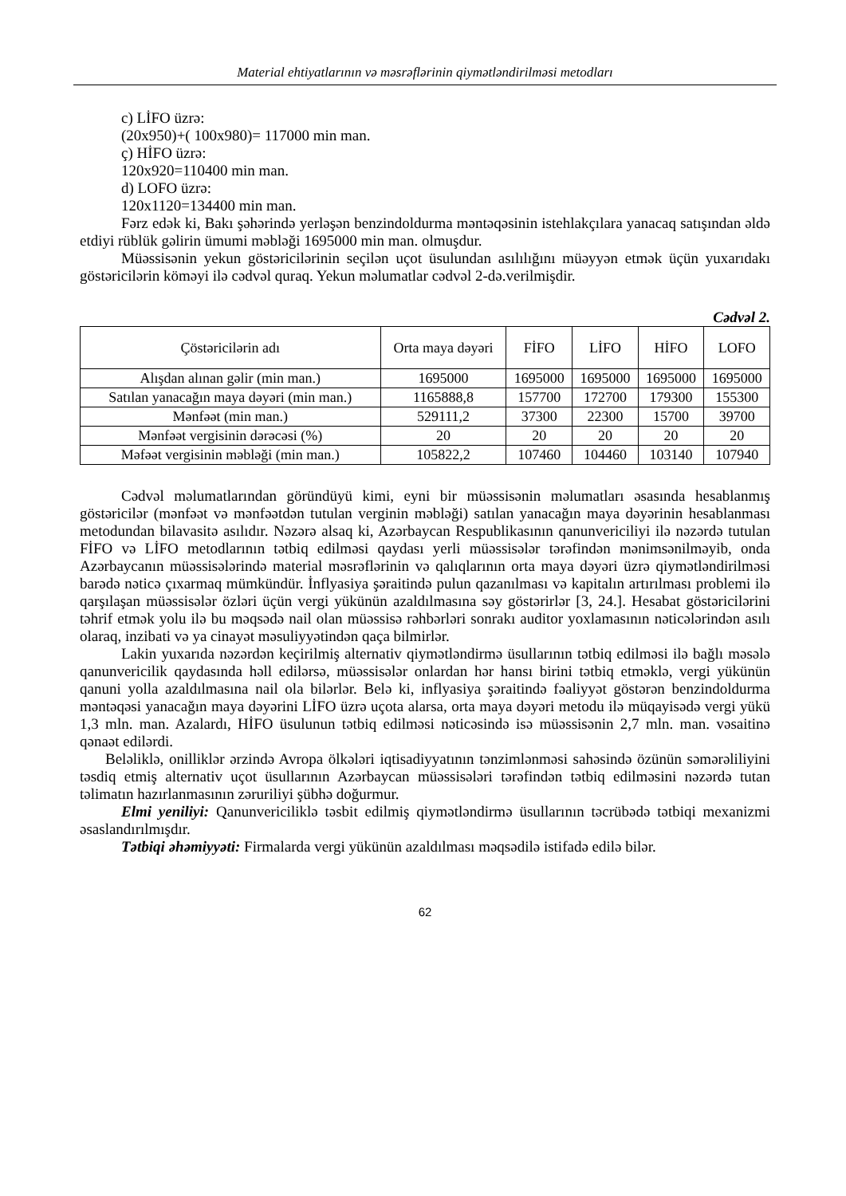Material ehtiyatlarının və məsrəflərinin qiymətləndirilməsi metodları
c) LİFO üzrə:
(20x950)+( 100x980)= 117000 min man.
ç) HİFO üzrə:
120x920=110400 min man.
d) LOFO üzrə:
120x1120=134400 min man.
Fərz edək ki, Bakı şəhərində yerləşən benzindoldurma məntəqəsinin istehlakçılara yanacaq satışından əldə etdiyi rüblük gəlirin ümumi məbləği 1695000 min man. olmuşdur.
Müəssisənin yekun göstəricilərinin seçilən uçot üsulundan asılılığını müəyyən etmək üçün yuxarıdakı göstəricilərin köməyi ilə cədvəl quraq. Yekun məlumatlar cədvəl 2-də.verilmişdir.
Cədvəl 2.
| Çöstəricilərin adı | Orta maya dəyəri | FİFO | LİFO | HİFO | LOFO |
| Alışdan alınan gəlir (min man.) | 1695000 | 1695000 | 1695000 | 1695000 | 1695000 |
| Satılan yanacağın maya dəyəri (min man.) | 1165888,8 | 157700 | 172700 | 179300 | 155300 |
| Mənfəət (min man.) | 529111,2 | 37300 | 22300 | 15700 | 39700 |
| Mənfəət vergisinin dərəcəsi (%) | 20 | 20 | 20 | 20 | 20 |
| Məfəət vergisinin məbləği (min man.) | 105822,2 | 107460 | 104460 | 103140 | 107940 |
Cədvəl məlumatlarından göründüyü kimi, eyni bir müəssisənin məlumatları əsasında hesablanmış göstəricilər (mənfəət və mənfəətdən tutulan verginin məbləği) satılan yanacağın maya dəyərinin hesablanması metodundan bilavasitə asılıdır. Nəzərə alsaq ki, Azərbaycan Respublikasının qanunvericiliyi ilə nəzərdə tutulan FİFO və LİFO metodlarının tətbiq edilməsi qaydası yerli müəssisələr tərəfindən mənimsənilməyib, onda Azərbaycanın müəssisələrində material məsrəflərinin və qalıqlarının orta maya dəyəri üzrə qiymətləndirilməsi barədə nəticə çıxarmaq mümkündür. İnflyasiya şəraitində pulun qazanılması və kapitalın artırılması problemi ilə qarşılaşan müəssisələr özləri üçün vergi yükünün azaldılmasına səy göstərirlər [3, 24.]. Hesabat göstəricilərini təhrif etmək yolu ilə bu məqsədə nail olan müəssisə rəhbərləri sonrakı auditor yoxlamasının nəticələrindən asılı olaraq, inzibati və ya cinayət məsuliyyətindən qaça bilmirlər.
Lakin yuxarıda nəzərdən keçirilmiş alternativ qiymətləndirmə üsullarının tətbiq edilməsi ilə bağlı məsələ qanunvericilik qaydasında həll edilərsə, müəssisələr onlardan hər hansı birini tətbiq etməklə, vergi yükünün qanuni yolla azaldılmasına nail ola bilərlər. Belə ki, inflyasiya şəraitində fəaliyyət göstərən benzindoldurma məntəqəsi yanacağın maya dəyərini LİFO üzrə uçota alarsa, orta maya dəyəri metodu ilə müqayisədə vergi yükü 1,3 mln. man. Azalardı, HİFO üsulunun tətbiq edilməsi nəticəsində isə müəssisənin 2,7 mln. man. vəsaitinə qənaət edilərdi.
Beləliklə, onilliklər ərzində Avropa ölkələri iqtisadiyyatının tənzimlənməsi sahəsində özünün səmərəliliyini təsdiq etmiş alternativ uçot üsullarının Azərbaycan müəssisələri tərəfindən tətbiq edilməsini nəzərdə tutan təlimatın hazırlanmasının zəruriliyi şübhə doğurmur.
Elmi yeniliyi: Qanunvericiliklə təsbit edilmiş qiymətləndirmə üsullarının təcrübədə tətbiqi mexanizmi əsaslandırılmışdır.
Tətbiqi əhəmiyyəti: Firmalarda vergi yükünün azaldılması məqsədilə istifadə edilə bilər.
62